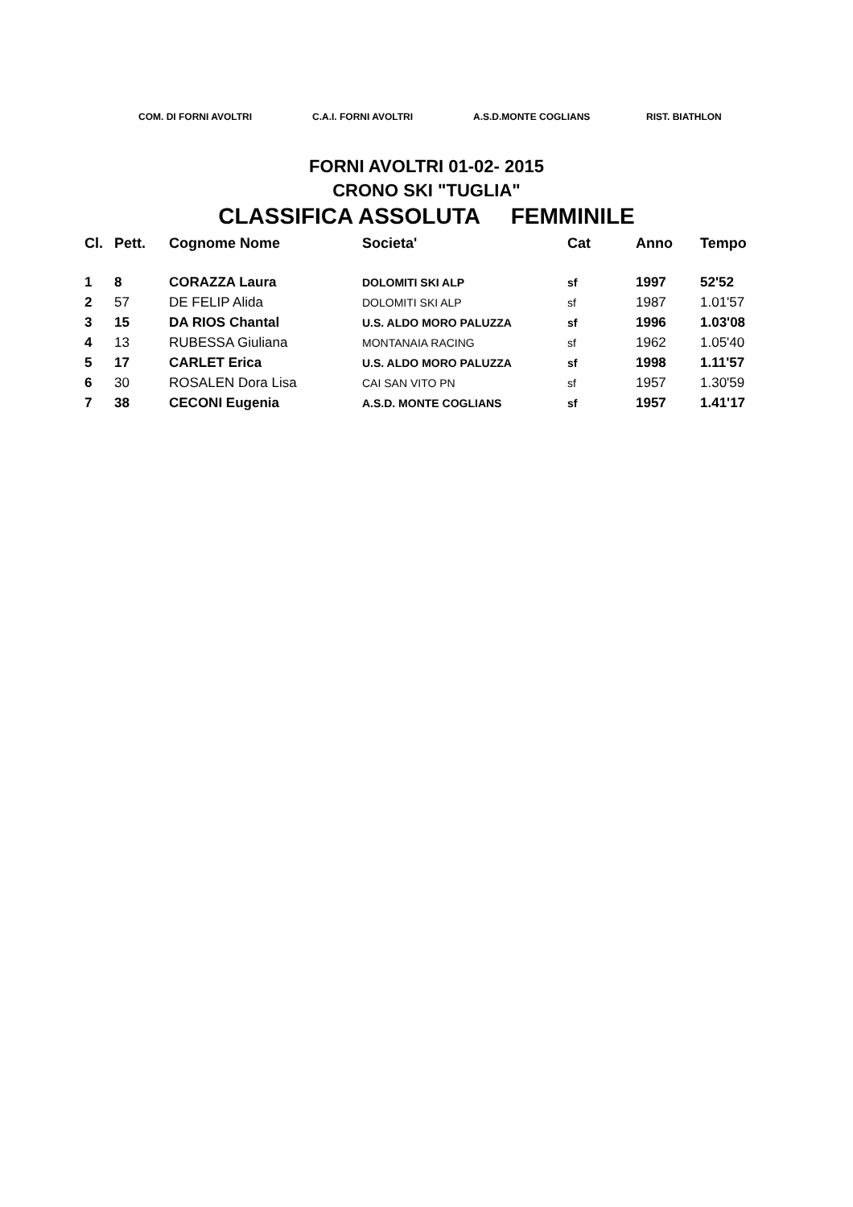COM. DI FORNI AVOLTRI C.A.I. FORNI AVOLTRI A.S.D.MONTE COGLIANS RIST. BIATHLON
FORNI AVOLTRI 01-02- 2015
CRONO SKI "TUGLIA"
CLASSIFICA ASSOLUTA FEMMINILE
| Cl. | Pett. | Cognome Nome | Societa' | Cat | Anno | Tempo |
| --- | --- | --- | --- | --- | --- | --- |
| 1 | 8 | CORAZZA Laura | DOLOMITI SKI ALP | sf | 1997 | 52'52 |
| 2 | 57 | DE FELIP Alida | DOLOMITI SKI ALP | sf | 1987 | 1.01'57 |
| 3 | 15 | DA RIOS Chantal | U.S. ALDO MORO PALUZZA | sf | 1996 | 1.03'08 |
| 4 | 13 | RUBESSA Giuliana | MONTANAIA RACING | sf | 1962 | 1.05'40 |
| 5 | 17 | CARLET Erica | U.S. ALDO MORO PALUZZA | sf | 1998 | 1.11'57 |
| 6 | 30 | ROSALEN Dora Lisa | CAI SAN VITO PN | sf | 1957 | 1.30'59 |
| 7 | 38 | CECONI Eugenia | A.S.D. MONTE COGLIANS | sf | 1957 | 1.41'17 |